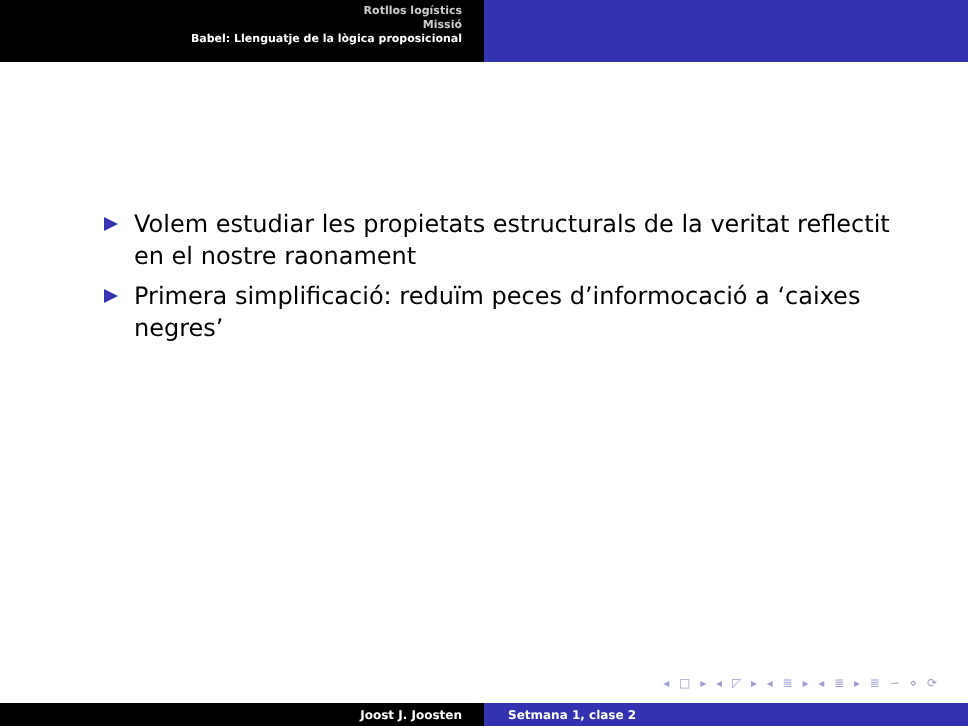Rotllos logístics
Missió
Babel: Llenguatje de la lògica proposicional
Volem estudiar les propietats estructurals de la veritat reflectit en el nostre raonament
Primera simplificació: reduïm peces d’informocació a ‘caixes negres’
◂ □ ▸ ◂ ◸ ▸ ◂ ≣ ▸ ◂ ≣ ▸ ≣ ∽ ⋄ ⟳
Joost J. Joosten Setmana 1, clase 2